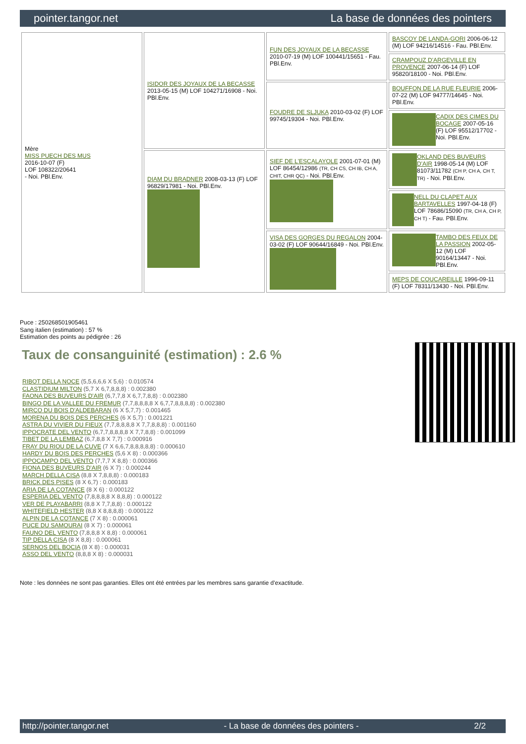pointer.tangor.net La base de données des pointers
| Mère MISS PUECH DES MUS 2016-10-07 (F) LOF 108322/20641 - Noi. PBl.Env. | ISIDOR DES JOYAUX DE LA BECASSE 2013-05-15 (M) LOF 104271/16908 - Noi. PBl.Env. | FUN DES JOYAUX DE LA BECASSE 2010-07-19 (M) LOF 100441/15651 - Fau. PBl.Env. | BASCOY DE LANDA-GORI 2006-06-12 (M) LOF 94216/14516 - Fau. PBl.Env. |
| | | | CRAMPOUZ D'ARGEVILLE EN PROVENCE 2007-06-14 (F) LOF 95820/18100 - Noi. PBl.Env. |
| | | FOUDRE DE SLJUKA 2010-03-02 (F) LOF 99745/19304 - Noi. PBl.Env. | BOUFFON DE LA RUE FLEURIE 2006-07-22 (M) LOF 94777/14645 - Noi. PBl.Env. |
| | | | CADIX DES CIMES DU BOCAGE 2007-05-16 (F) LOF 95512/17702 - Noi. PBl.Env. |
| | DIAM DU BRADNER 2008-03-13 (F) LOF 96829/17981 - Noi. PBl.Env. | SIEF DE L'ESCALAYOLE 2001-07-01 (M) LOF 86454/12986 (TR, CH CS, CH IB, CH A, CHIT, CHR QC) - Noi. PBl.Env. | OKLAND DES BUVEURS D'AIR 1998-05-14 (M) LOF 81073/11782 (CH P, CH A, CH T, TR) - Noi. PBl.Env. |
| | | | NELL DU CLAPET AUX BARTAVELLES 1997-04-18 (F) LOF 78686/15090 (TR, CH A, CH P, CH T) - Fau. PBl.Env. |
| | | VISA DES GORGES DU REGALON 2004-03-02 (F) LOF 90644/16849 - Noi. PBl.Env. | TAMBO DES FEUX DE LA PASSION 2002-05-12 (M) LOF 90164/13447 - Noi. PBl.Env. |
| | | | MEPS DE COUCAREILLE 1996-09-11 (F) LOF 78311/13430 - Noi. PBl.Env. |
Puce : 250268501905461
Sang italien (estimation) : 57 %
Estimation des points au pédigrée : 26
Taux de consanguinité (estimation) : 2.6 %
RIBOT DELLA NOCE (5,5,6,6,6 X 5,6) : 0.010574
CLASTIDIUM MILTON (5,7 X 6,7,8,8,8) : 0.002380
FAONA DES BUVEURS D'AIR (6,7,7,8 X 6,7,7,8,8) : 0.002380
BINGO DE LA VALLEE DU FREMUR (7,7,8,8,8,8 X 6,7,7,8,8,8,8) : 0.002380
MIRCO DU BOIS D'ALDEBARAN (6 X 5,7,7) : 0.001465
MORENA DU BOIS DES PERCHES (6 X 5,7) : 0.001221
ASTRA DU VIVIER DU FIEUX (7,7,8,8,8,8 X 7,7,8,8,8) : 0.001160
IPPOCRATE DEL VENTO (6,7,7,8,8,8,8 X 7,7,8,8) : 0.001099
TIBET DE LA LEMBAZ (6,7,8,8 X 7,7) : 0.000916
FRAY DU RIOU DE LA CUVE (7 X 6,6,7,8,8,8,8,8) : 0.000610
HARDY DU BOIS DES PERCHES (5,6 X 8) : 0.000366
IPPOCAMPO DEL VENTO (7,7,7 X 8,8) : 0.000366
FIONA DES BUVEURS D'AIR (6 X 7) : 0.000244
MARCH DELLA CISA (8,8 X 7,8,8,8) : 0.000183
BRICK DES PISES (8 X 6,7) : 0.000183
ARIA DE LA COTANCE (8 X 6) : 0.000122
ESPERIA DEL VENTO (7,8,8,8,8 X 8,8,8) : 0.000122
VER DE PLAYABARRI (8,8 X 7,7,8,8) : 0.000122
WHITEFIELD HESTER (8,8 X 8,8,8,8) : 0.000122
ALPIN DE LA COTANCE (7 X 8) : 0.000061
PUCE DU SAMOURAI (8 X 7) : 0.000061
FAUNO DEL VENTO (7,8,8,8 X 8,8) : 0.000061
TIP DELLA CISA (8 X 8,8) : 0.000061
SERNOS DEL BOCIA (8 X 8) : 0.000031
ASSO DEL VENTO (8,8,8 X 8) : 0.000031
Note : les données ne sont pas garanties. Elles ont été entrées par les membres sans garantie d'exactitude.
http://pointer.tangor.net - La base de données des pointers - 2/2